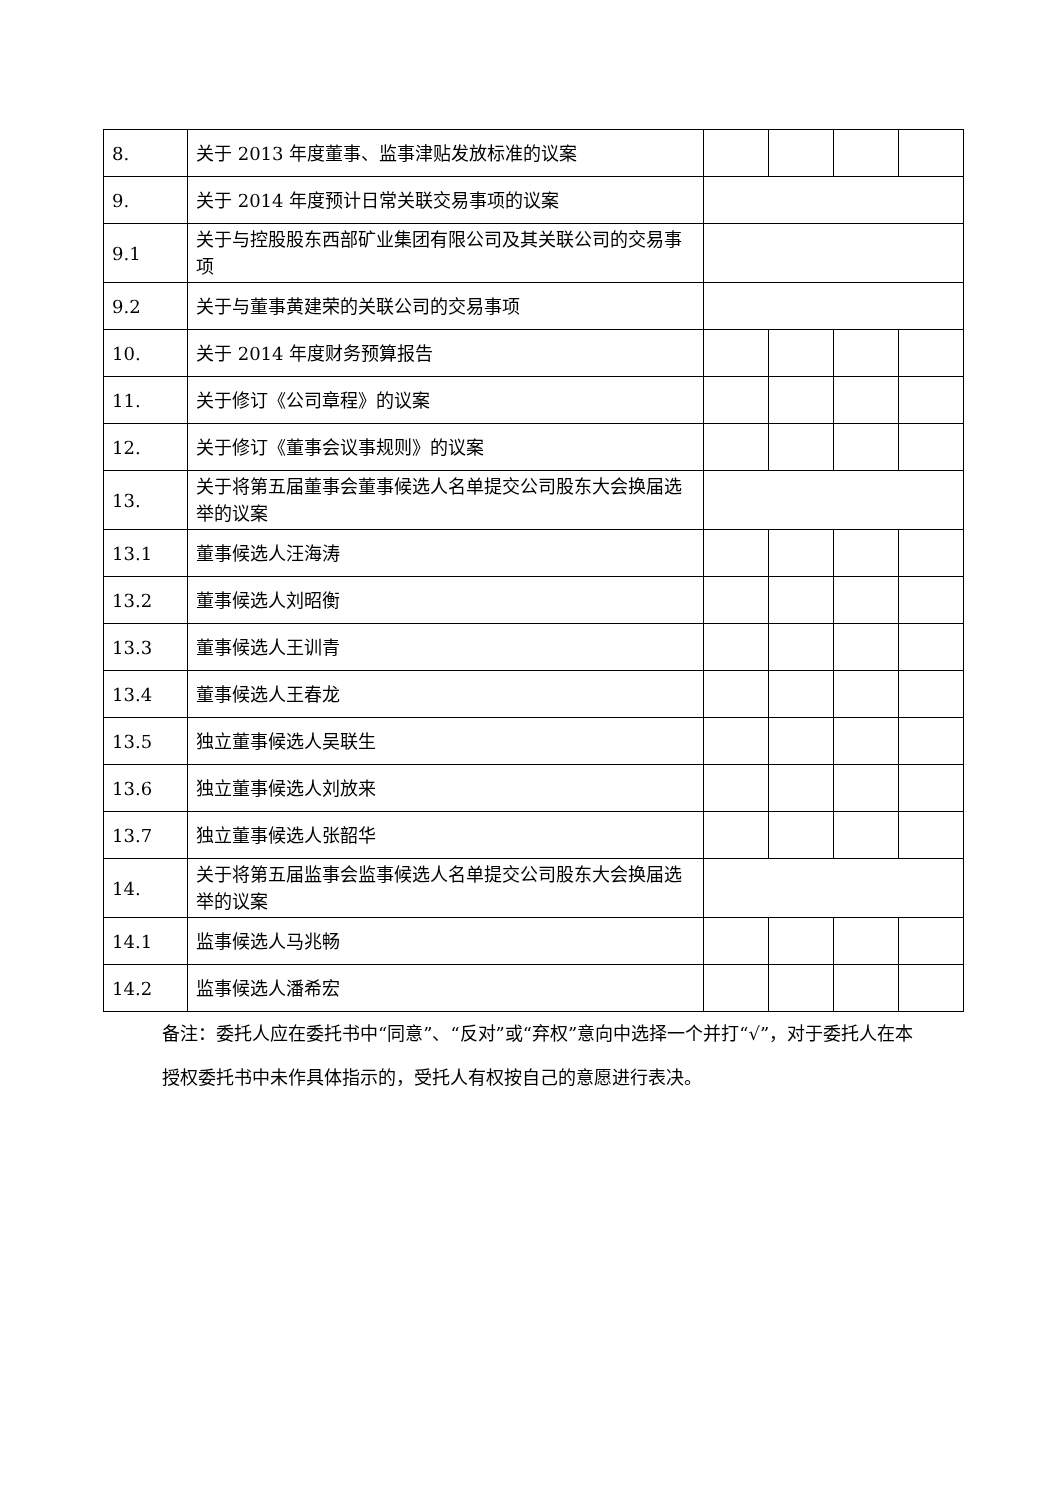| 8. | 关于 2013 年度董事、监事津贴发放标准的议案 | | | | |
| 9. | 关于 2014 年度预计日常关联交易事项的议案 | | | | |
| 9.1 | 关于与控股股东西部矿业集团有限公司及其关联公司的交易事项 | | | | |
| 9.2 | 关于与董事黄建荣的关联公司的交易事项 | | | | |
| 10. | 关于 2014 年度财务预算报告 | | | | |
| 11. | 关于修订《公司章程》的议案 | | | | |
| 12. | 关于修订《董事会议事规则》的议案 | | | | |
| 13. | 关于将第五届董事会董事候选人名单提交公司股东大会换届选举的议案 | | | | |
| 13.1 | 董事候选人汪海涛 | | | | |
| 13.2 | 董事候选人刘昭衡 | | | | |
| 13.3 | 董事候选人王训青 | | | | |
| 13.4 | 董事候选人王春龙 | | | | |
| 13.5 | 独立董事候选人吴联生 | | | | |
| 13.6 | 独立董事候选人刘放来 | | | | |
| 13.7 | 独立董事候选人张韶华 | | | | |
| 14. | 关于将第五届监事会监事候选人名单提交公司股东大会换届选举的议案 | | | | |
| 14.1 | 监事候选人马兆畅 | | | | |
| 14.2 | 监事候选人潘希宏 | | | | |
备注：委托人应在委托书中“同意”、“反对”或“弃权”意向中选择一个并打“√”，对于委托人在本授权委托书中未作具体指示的，受托人有权按自己的意愿进行表决。